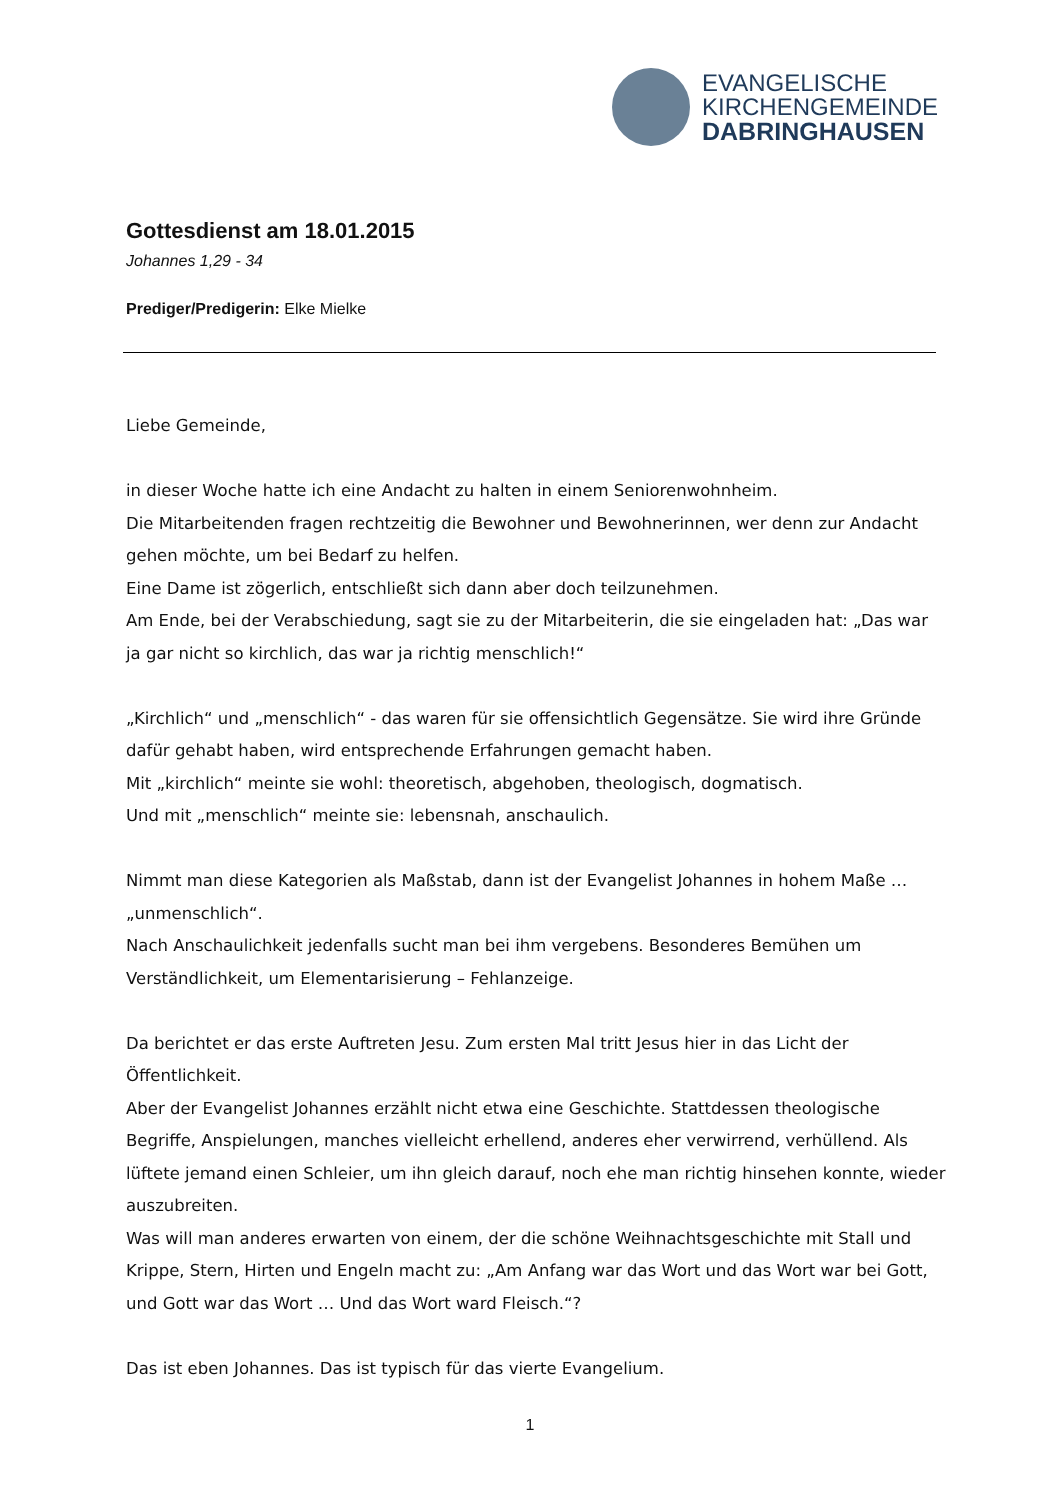EVANGELISCHE
KIRCHENGEMEINDE
DABRINGHAUSEN
Gottesdienst am 18.01.2015
Johannes 1,29 - 34
Prediger/Predigerin: Elke Mielke
Liebe Gemeinde,
in dieser Woche hatte ich eine Andacht zu halten in einem Seniorenwohnheim.
Die Mitarbeitenden fragen rechtzeitig die Bewohner und Bewohnerinnen, wer denn zur Andacht gehen möchte, um bei Bedarf zu helfen.
Eine Dame ist zögerlich, entschließt sich dann aber doch teilzunehmen.
Am Ende, bei der Verabschiedung, sagt sie zu der Mitarbeiterin, die sie eingeladen hat: „Das war ja gar nicht so kirchlich, das war ja richtig menschlich!“
„Kirchlich“ und „menschlich“ - das waren für sie offensichtlich Gegensätze. Sie wird ihre Gründe dafür gehabt haben, wird entsprechende Erfahrungen gemacht haben.
Mit „kirchlich“ meinte sie wohl: theoretisch, abgehoben, theologisch, dogmatisch.
Und mit „menschlich“ meinte sie: lebensnah, anschaulich.
Nimmt man diese Kategorien als Maßstab, dann ist der Evangelist Johannes in hohem Maße … „unmenschlich“.
Nach Anschaulichkeit jedenfalls sucht man bei ihm vergebens. Besonderes Bemühen um Verständlichkeit, um Elementarisierung – Fehlanzeige.
Da berichtet er das erste Auftreten Jesu. Zum ersten Mal tritt Jesus hier in das Licht der Öffentlichkeit.
Aber der Evangelist Johannes erzählt nicht etwa eine Geschichte. Stattdessen theologische Begriffe, Anspielungen, manches vielleicht erhellend, anderes eher verwirrend, verhüllend. Als lüftete jemand einen Schleier, um ihn gleich darauf, noch ehe man richtig hinsehen konnte, wieder auszubreiten.
Was will man anderes erwarten von einem, der die schöne Weihnachtsgeschichte mit Stall und Krippe, Stern, Hirten und Engeln macht zu: „Am Anfang war das Wort und das Wort war bei Gott, und Gott war das Wort … Und das Wort ward Fleisch.“?
Das ist eben Johannes. Das ist typisch für das vierte Evangelium.
1